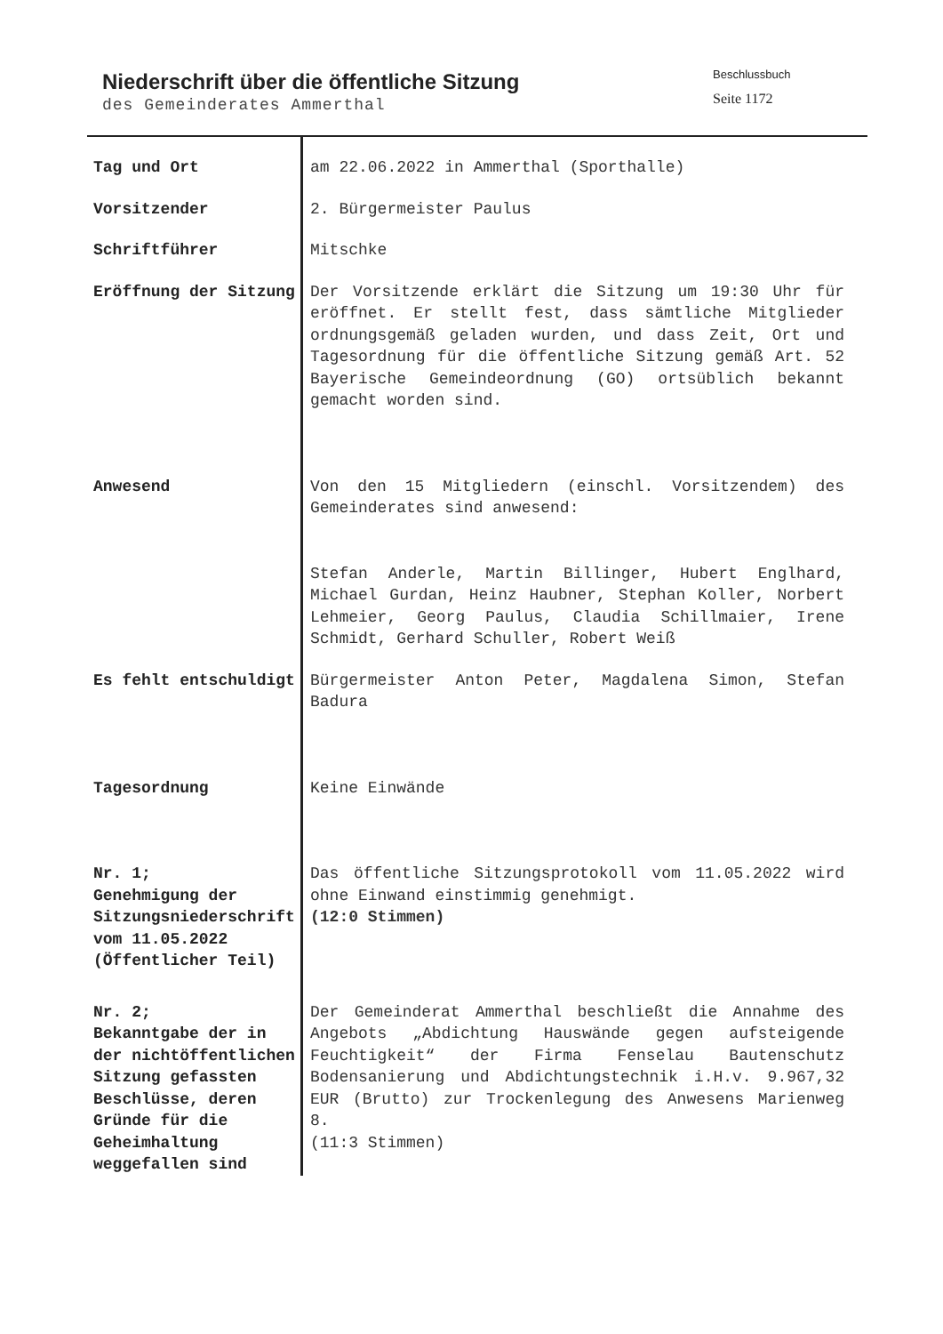Niederschrift über die öffentliche Sitzung
des Gemeinderates Ammerthal
Beschlussbuch
Seite 1172
Tag und Ort
am 22.06.2022 in Ammerthal (Sporthalle)
Vorsitzender
2. Bürgermeister Paulus
Schriftführer
Mitschke
Eröffnung der Sitzung
Der Vorsitzende erklärt die Sitzung um 19:30 Uhr für eröffnet. Er stellt fest, dass sämtliche Mitglieder ordnungsgemäß geladen wurden, und dass Zeit, Ort und Tagesordnung für die öffentliche Sitzung gemäß Art. 52 Bayerische Gemeindeordnung (GO) ortsüblich bekannt gemacht worden sind.
Anwesend
Von den 15 Mitgliedern (einschl. Vorsitzendem) des Gemeinderates sind anwesend:
Stefan Anderle, Martin Billinger, Hubert Englhard, Michael Gurdan, Heinz Haubner, Stephan Koller, Norbert Lehmeier, Georg Paulus, Claudia Schillmaier, Irene Schmidt, Gerhard Schuller, Robert Weiß
Es fehlt entschuldigt
Bürgermeister Anton Peter, Magdalena Simon, Stefan Badura
Tagesordnung
Keine Einwände
Nr. 1;
Genehmigung der Sitzungsniederschrift vom 11.05.2022 (Öffentlicher Teil)
Das öffentliche Sitzungsprotokoll vom 11.05.2022 wird ohne Einwand einstimmig genehmigt.
(12:0 Stimmen)
Nr. 2;
Bekanntgabe der in der nichtöffentlichen Sitzung gefassten Beschlüsse, deren Gründe für die Geheimhaltung weggefallen sind
Der Gemeinderat Ammerthal beschließt die Annahme des Angebots „Abdichtung Hauswände gegen aufsteigende Feuchtigkeit“ der Firma Fenselau Bautenschutz Bodensanierung und Abdichtungstechnik i.H.v. 9.967,32 EUR (Brutto) zur Trockenlegung des Anwesens Marienweg 8.
(11:3 Stimmen)